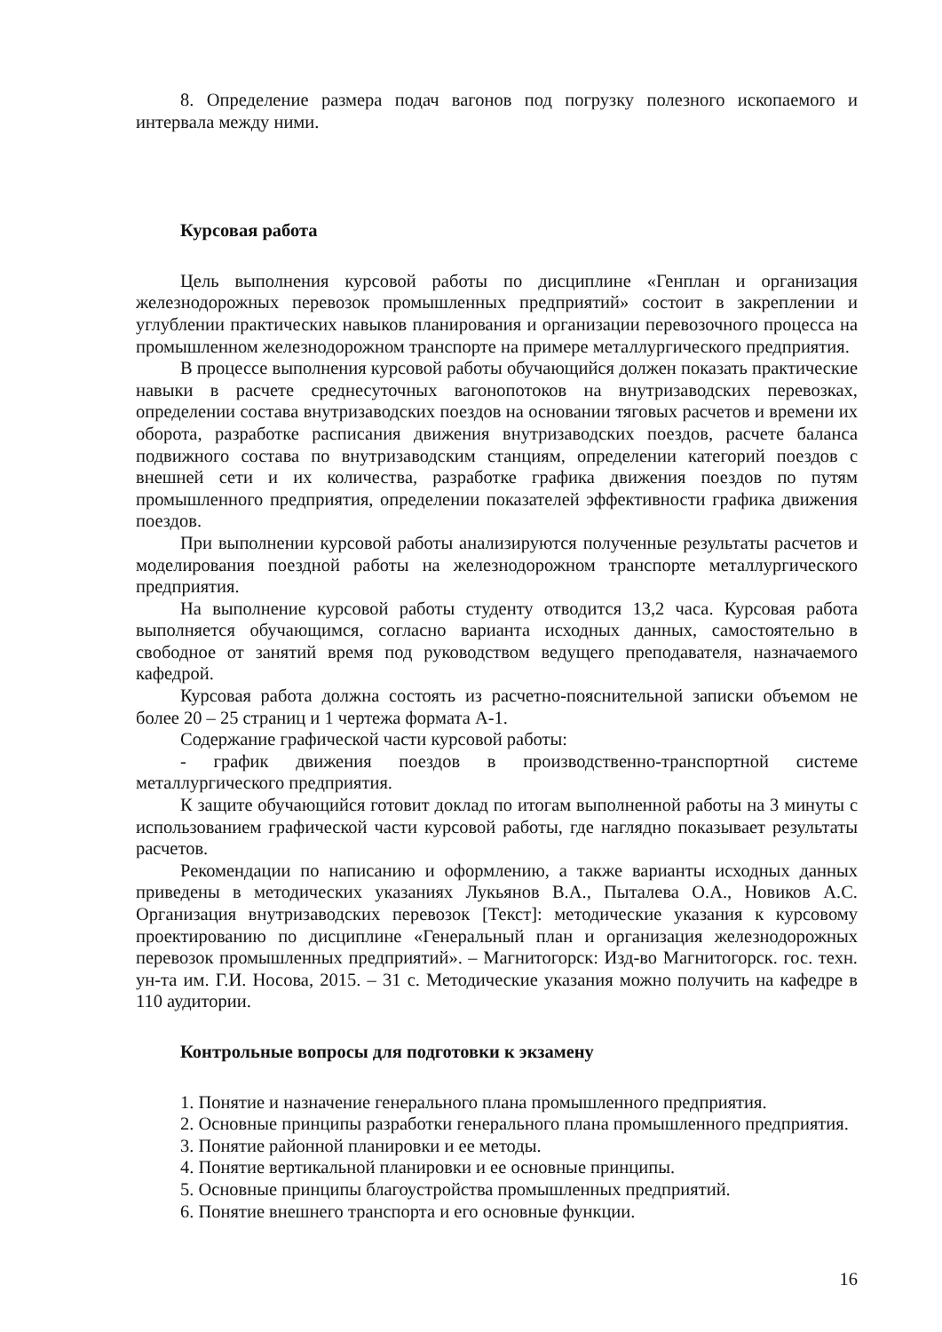8. Определение размера подач вагонов под погрузку полезного ископаемого и интервала между ними.
Курсовая работа
Цель выполнения курсовой работы по дисциплине «Генплан и организация железнодорожных перевозок промышленных предприятий» состоит в закреплении и углублении практических навыков планирования и организации перевозочного процесса на промышленном железнодорожном транспорте на примере металлургического предприятия.
В процессе выполнения курсовой работы обучающийся должен показать практические навыки в расчете среднесуточных вагонопотоков на внутризаводских перевозках, определении состава внутризаводских поездов на основании тяговых расчетов и времени их оборота, разработке расписания движения внутризаводских поездов, расчете баланса подвижного состава по внутризаводским станциям, определении категорий поездов с внешней сети и их количества, разработке графика движения поездов по путям промышленного предприятия, определении показателей эффективности графика движения поездов.
При выполнении курсовой работы анализируются полученные результаты расчетов и моделирования поездной работы на железнодорожном транспорте металлургического предприятия.
На выполнение курсовой работы студенту отводится 13,2 часа. Курсовая работа выполняется обучающимся, согласно варианта исходных данных, самостоятельно в свободное от занятий время под руководством ведущего преподавателя, назначаемого кафедрой.
Курсовая работа должна состоять из расчетно-пояснительной записки объемом не более 20 – 25 страниц и 1 чертежа формата А-1.
Содержание графической части курсовой работы:
- график движения поездов в производственно-транспортной системе металлургического предприятия.
К защите обучающийся готовит доклад по итогам выполненной работы на 3 минуты с использованием графической части курсовой работы, где наглядно показывает результаты расчетов.
Рекомендации по написанию и оформлению, а также варианты исходных данных приведены в методических указаниях Лукьянов В.А., Пыталева О.А., Новиков А.С. Организация внутризаводских перевозок [Текст]: методические указания к курсовому проектированию по дисциплине «Генеральный план и организация железнодорожных перевозок промышленных предприятий». – Магнитогорск: Изд-во Магнитогорск. гос. техн. ун-та им. Г.И. Носова, 2015. – 31 с. Методические указания можно получить на кафедре в 110 аудитории.
Контрольные вопросы для подготовки к экзамену
1. Понятие и назначение генерального плана промышленного предприятия.
2. Основные принципы разработки генерального плана промышленного предприятия.
3. Понятие районной планировки и ее методы.
4. Понятие вертикальной планировки и ее основные принципы.
5. Основные принципы благоустройства промышленных предприятий.
6. Понятие внешнего транспорта и его основные функции.
16